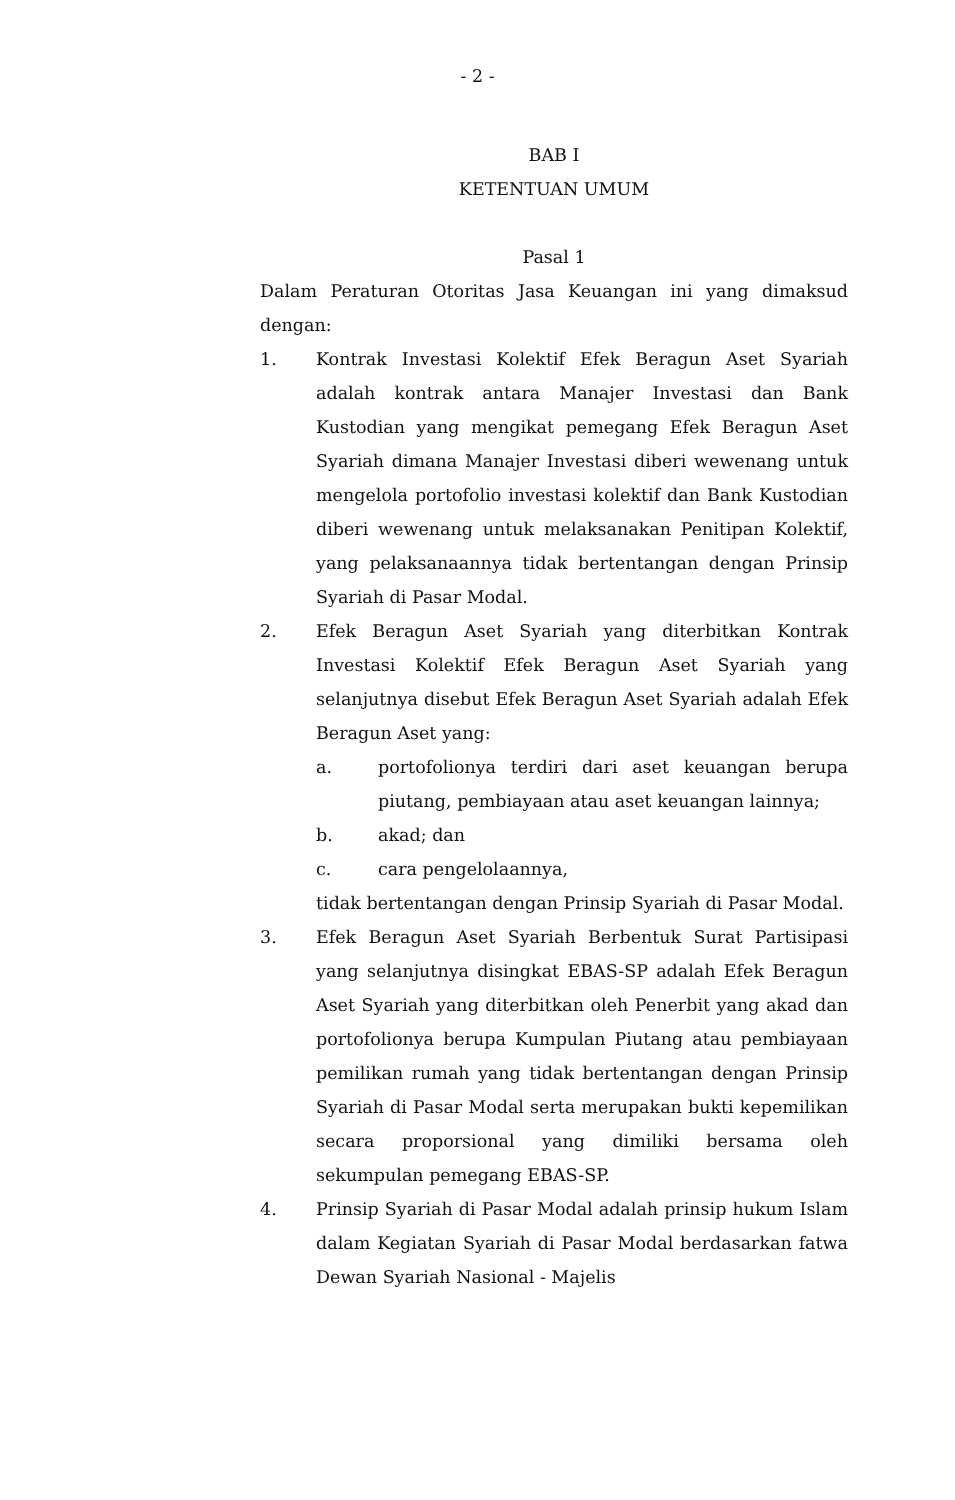- 2 -
BAB I
KETENTUAN UMUM
Pasal 1
Dalam Peraturan Otoritas Jasa Keuangan ini yang dimaksud dengan:
1. Kontrak Investasi Kolektif Efek Beragun Aset Syariah adalah kontrak antara Manajer Investasi dan Bank Kustodian yang mengikat pemegang Efek Beragun Aset Syariah dimana Manajer Investasi diberi wewenang untuk mengelola portofolio investasi kolektif dan Bank Kustodian diberi wewenang untuk melaksanakan Penitipan Kolektif, yang pelaksanaannya tidak bertentangan dengan Prinsip Syariah di Pasar Modal.
2. Efek Beragun Aset Syariah yang diterbitkan Kontrak Investasi Kolektif Efek Beragun Aset Syariah yang selanjutnya disebut Efek Beragun Aset Syariah adalah Efek Beragun Aset yang:
a. portofolionya terdiri dari aset keuangan berupa piutang, pembiayaan atau aset keuangan lainnya;
b. akad; dan
c. cara pengelolaannya,
tidak bertentangan dengan Prinsip Syariah di Pasar Modal.
3. Efek Beragun Aset Syariah Berbentuk Surat Partisipasi yang selanjutnya disingkat EBAS-SP adalah Efek Beragun Aset Syariah yang diterbitkan oleh Penerbit yang akad dan portofolionya berupa Kumpulan Piutang atau pembiayaan pemilikan rumah yang tidak bertentangan dengan Prinsip Syariah di Pasar Modal serta merupakan bukti kepemilikan secara proporsional yang dimiliki bersama oleh sekumpulan pemegang EBAS-SP.
4. Prinsip Syariah di Pasar Modal adalah prinsip hukum Islam dalam Kegiatan Syariah di Pasar Modal berdasarkan fatwa Dewan Syariah Nasional - Majelis